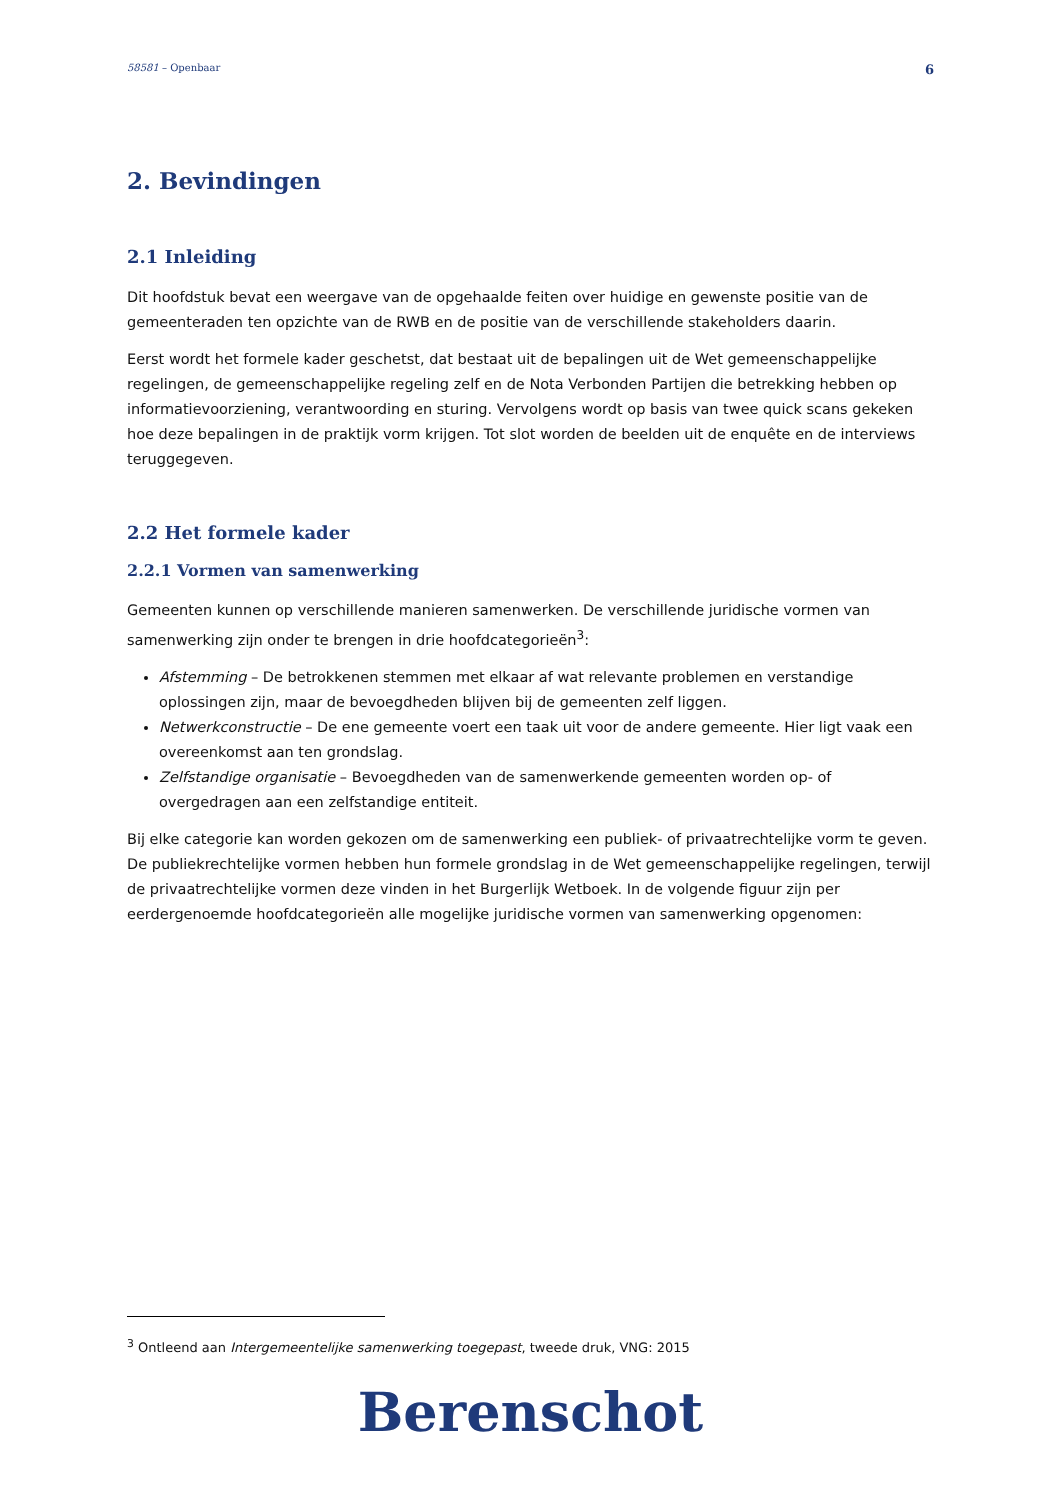58581 – Openbaar 6
2. Bevindingen
2.1 Inleiding
Dit hoofdstuk bevat een weergave van de opgehaalde feiten over huidige en gewenste positie van de gemeenteraden ten opzichte van de RWB en de positie van de verschillende stakeholders daarin.
Eerst wordt het formele kader geschetst, dat bestaat uit de bepalingen uit de Wet gemeenschappelijke regelingen, de gemeenschappelijke regeling zelf en de Nota Verbonden Partijen die betrekking hebben op informatievoorziening, verantwoording en sturing. Vervolgens wordt op basis van twee quick scans gekeken hoe deze bepalingen in de praktijk vorm krijgen. Tot slot worden de beelden uit de enquête en de interviews teruggegeven.
2.2 Het formele kader
2.2.1 Vormen van samenwerking
Gemeenten kunnen op verschillende manieren samenwerken. De verschillende juridische vormen van samenwerking zijn onder te brengen in drie hoofdcategorieën<sup>3</sup>:
Afstemming – De betrokkenen stemmen met elkaar af wat relevante problemen en verstandige oplossingen zijn, maar de bevoegdheden blijven bij de gemeenten zelf liggen.
Netwerkconstructie – De ene gemeente voert een taak uit voor de andere gemeente. Hier ligt vaak een overeenkomst aan ten grondslag.
Zelfstandige organisatie – Bevoegdheden van de samenwerkende gemeenten worden op- of overgedragen aan een zelfstandige entiteit.
Bij elke categorie kan worden gekozen om de samenwerking een publiek- of privaatrechtelijke vorm te geven. De publiekrechtelijke vormen hebben hun formele grondslag in de Wet gemeenschappelijke regelingen, terwijl de privaatrechtelijke vormen deze vinden in het Burgerlijk Wetboek. In de volgende figuur zijn per eerdergenoemde hoofdcategorieën alle mogelijke juridische vormen van samenwerking opgenomen:
<sup>3</sup> Ontleend aan Intergemeentelijke samenwerking toegepast, tweede druk, VNG: 2015
Berenschot